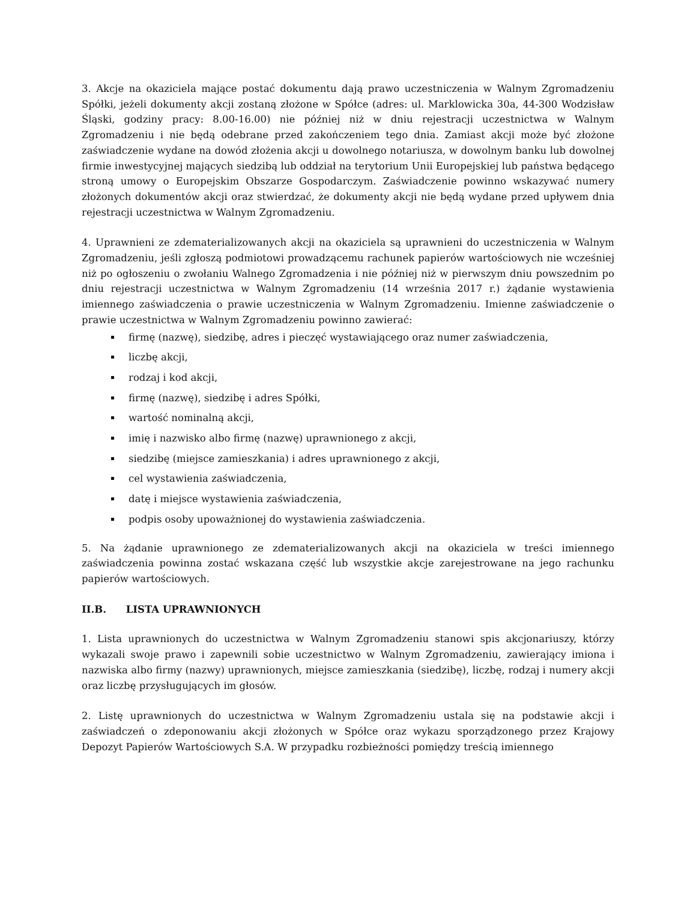3. Akcje na okaziciela mające postać dokumentu dają prawo uczestniczenia w Walnym Zgromadzeniu Spółki, jeżeli dokumenty akcji zostaną złożone w Spółce (adres: ul. Marklowicka 30a, 44-300 Wodzisław Śląski, godziny pracy: 8.00-16.00) nie później niż w dniu rejestracji uczestnictwa w Walnym Zgromadzeniu i nie będą odebrane przed zakończeniem tego dnia. Zamiast akcji może być złożone zaświadczenie wydane na dowód złożenia akcji u dowolnego notariusza, w dowolnym banku lub dowolnej firmie inwestycyjnej mających siedzibą lub oddział na terytorium Unii Europejskiej lub państwa będącego stroną umowy o Europejskim Obszarze Gospodarczym. Zaświadczenie powinno wskazywać numery złożonych dokumentów akcji oraz stwierdzać, że dokumenty akcji nie będą wydane przed upływem dnia rejestracji uczestnictwa w Walnym Zgromadzeniu.
4. Uprawnieni ze zdematerializowanych akcji na okaziciela są uprawnieni do uczestniczenia w Walnym Zgromadzeniu, jeśli zgłoszą podmiotowi prowadzącemu rachunek papierów wartościowych nie wcześniej niż po ogłoszeniu o zwołaniu Walnego Zgromadzenia i nie później niż w pierwszym dniu powszednim po dniu rejestracji uczestnictwa w Walnym Zgromadzeniu (14 września 2017 r.) żądanie wystawienia imiennego zaświadczenia o prawie uczestniczenia w Walnym Zgromadzeniu. Imienne zaświadczenie o prawie uczestnictwa w Walnym Zgromadzeniu powinno zawierać:
firmę (nazwę), siedzibę, adres i pieczęć wystawiającego oraz numer zaświadczenia,
liczbę akcji,
rodzaj i kod akcji,
firmę (nazwę), siedzibę i adres Spółki,
wartość nominalną akcji,
imię i nazwisko albo firmę (nazwę) uprawnionego z akcji,
siedzibę (miejsce zamieszkania) i adres uprawnionego z akcji,
cel wystawienia zaświadczenia,
datę i miejsce wystawienia zaświadczenia,
podpis osoby upoważnionej do wystawienia zaświadczenia.
5. Na żądanie uprawnionego ze zdematerializowanych akcji na okaziciela w treści imiennego zaświadczenia powinna zostać wskazana część lub wszystkie akcje zarejestrowane na jego rachunku papierów wartościowych.
II.B. LISTA UPRAWNIONYCH
1. Lista uprawnionych do uczestnictwa w Walnym Zgromadzeniu stanowi spis akcjonariuszy, którzy wykazali swoje prawo i zapewnili sobie uczestnictwo w Walnym Zgromadzeniu, zawierający imiona i nazwiska albo firmy (nazwy) uprawnionych, miejsce zamieszkania (siedzibę), liczbę, rodzaj i numery akcji oraz liczbę przysługujących im głosów.
2. Listę uprawnionych do uczestnictwa w Walnym Zgromadzeniu ustala się na podstawie akcji i zaświadczeń o zdeponowaniu akcji złożonych w Spółce oraz wykazu sporządzonego przez Krajowy Depozyt Papierów Wartościowych S.A. W przypadku rozbieżności pomiędzy treścią imiennego